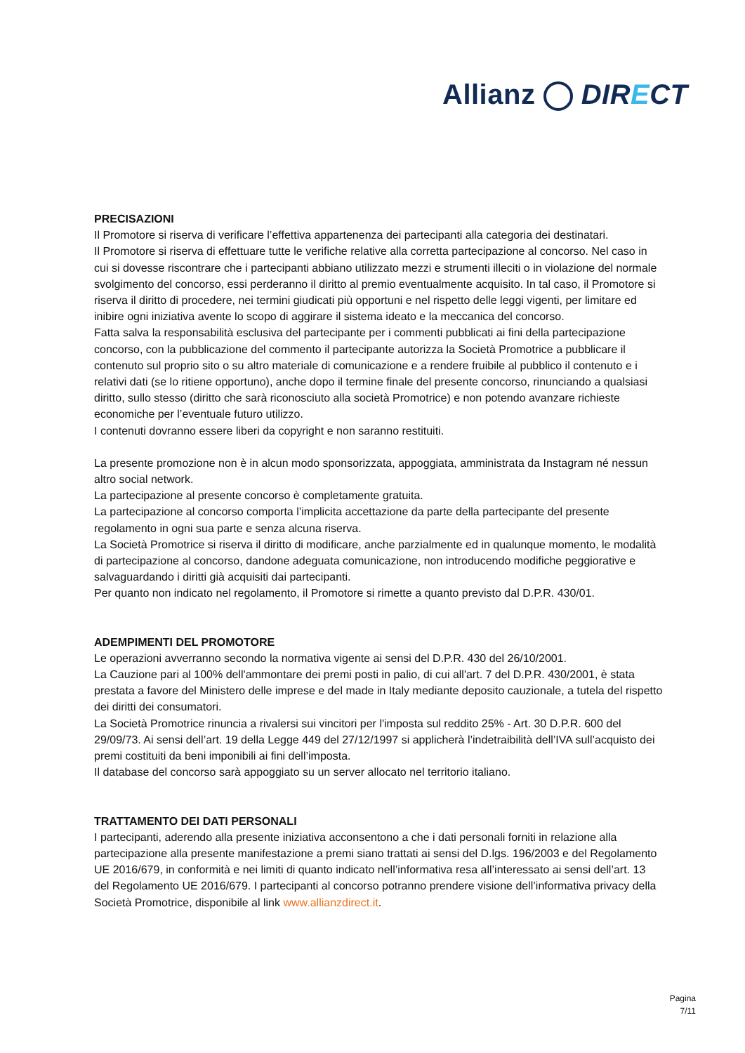Allianz DIRECT
PRECISAZIONI
Il Promotore si riserva di verificare l’effettiva appartenenza dei partecipanti alla categoria dei destinatari.
Il Promotore si riserva di effettuare tutte le verifiche relative alla corretta partecipazione al concorso. Nel caso in cui si dovesse riscontrare che i partecipanti abbiano utilizzato mezzi e strumenti illeciti o in violazione del normale svolgimento del concorso, essi perderanno il diritto al premio eventualmente acquisito. In tal caso, il Promotore si riserva il diritto di procedere, nei termini giudicati più opportuni e nel rispetto delle leggi vigenti, per limitare ed inibire ogni iniziativa avente lo scopo di aggirare il sistema ideato e la meccanica del concorso.
Fatta salva la responsabilità esclusiva del partecipante per i commenti pubblicati ai fini della partecipazione concorso, con la pubblicazione del commento il partecipante autorizza la Società Promotrice a pubblicare il contenuto sul proprio sito o su altro materiale di comunicazione e a rendere fruibile al pubblico il contenuto e i relativi dati (se lo ritiene opportuno), anche dopo il termine finale del presente concorso, rinunciando a qualsiasi diritto, sullo stesso (diritto che sarà riconosciuto alla società Promotrice) e non potendo avanzare richieste economiche per l’eventuale futuro utilizzo.
I contenuti dovranno essere liberi da copyright e non saranno restituiti.
La presente promozione non è in alcun modo sponsorizzata, appoggiata, amministrata da Instagram né nessun altro social network.
La partecipazione al presente concorso è completamente gratuita.
La partecipazione al concorso comporta l’implicita accettazione da parte della partecipante del presente regolamento in ogni sua parte e senza alcuna riserva.
La Società Promotrice si riserva il diritto di modificare, anche parzialmente ed in qualunque momento, le modalità di partecipazione al concorso, dandone adeguata comunicazione, non introducendo modifiche peggiorative e salvaguardando i diritti già acquisiti dai partecipanti.
Per quanto non indicato nel regolamento, il Promotore si rimette a quanto previsto dal D.P.R. 430/01.
ADEMPIMENTI DEL PROMOTORE
Le operazioni avverranno secondo la normativa vigente ai sensi del D.P.R. 430 del 26/10/2001.
La Cauzione pari al 100% dell'ammontare dei premi posti in palio, di cui all'art. 7 del D.P.R. 430/2001, è stata prestata a favore del Ministero delle imprese e del made in Italy mediante deposito cauzionale, a tutela del rispetto dei diritti dei consumatori.
La Società Promotrice rinuncia a rivalersi sui vincitori per l'imposta sul reddito 25% - Art. 30 D.P.R. 600 del 29/09/73. Ai sensi dell’art. 19 della Legge 449 del 27/12/1997 si applicherà l’indetraibilità dell’IVA sull’acquisto dei premi costituiti da beni imponibili ai fini dell’imposta.
Il database del concorso sarà appoggiato su un server allocato nel territorio italiano.
TRATTAMENTO DEI DATI PERSONALI
I partecipanti, aderendo alla presente iniziativa acconsentono a che i dati personali forniti in relazione alla partecipazione alla presente manifestazione a premi siano trattati ai sensi del D.lgs. 196/2003 e del Regolamento UE 2016/679, in conformità e nei limiti di quanto indicato nell’informativa resa all’interessato ai sensi dell’art. 13 del Regolamento UE 2016/679. I partecipanti al concorso potranno prendere visione dell’informativa privacy della Società Promotrice, disponibile al link www.allianzdirect.it.
Pagina
7/11